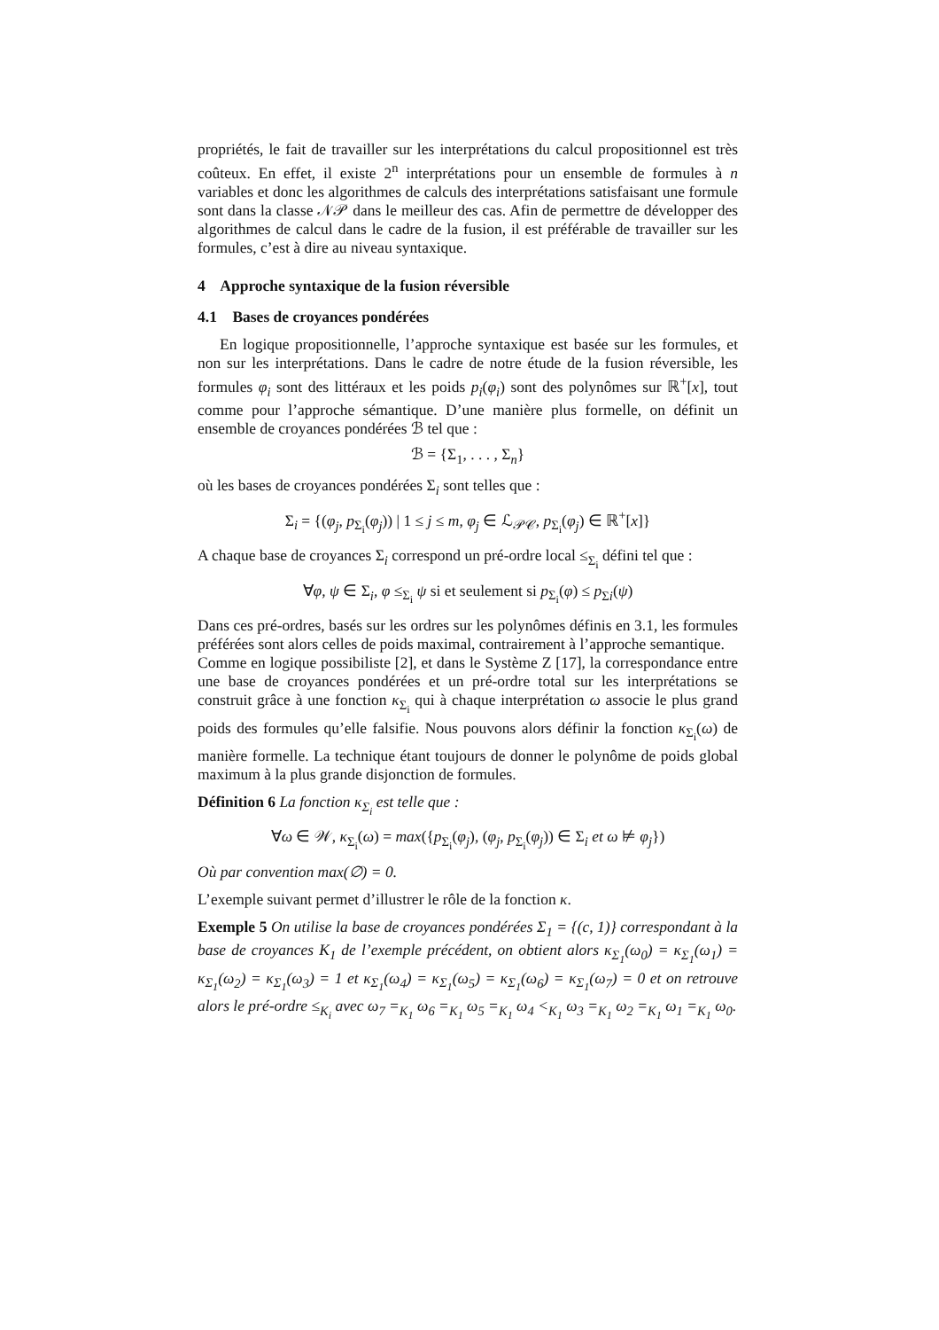propriétés, le fait de travailler sur les interprétations du calcul propositionnel est très coûteux. En effet, il existe 2<sup>n</sup> interprétations pour un ensemble de formules à n variables et donc les algorithmes de calculs des interprétations satisfaisant une formule sont dans la classe 𝒩𝒫 dans le meilleur des cas. Afin de permettre de développer des algorithmes de calcul dans le cadre de la fusion, il est préférable de travailler sur les formules, c’est à dire au niveau syntaxique.
4 Approche syntaxique de la fusion réversible
4.1 Bases de croyances pondérées
En logique propositionnelle, l’approche syntaxique est basée sur les formules, et non sur les interprétations. Dans le cadre de notre étude de la fusion réversible, les formules φ<sub>i</sub> sont des littéraux et les poids p<sub>i</sub>(φ<sub>i</sub>) sont des polynômes sur ℝ<sup>+</sup>[x], tout comme pour l’approche sémantique. D’une manière plus formelle, on définit un ensemble de croyances pondérées ℬ tel que :
ℬ = {Σ<sub>1</sub>, . . . , Σ<sub>n</sub>}
où les bases de croyances pondérées Σ<sub>i</sub> sont telles que :
Σ<sub>i</sub> = {(φ<sub>j</sub>, p<sub>Σ<sub>i</sub></sub>(φ<sub>j</sub>)) | 1 ≤ j ≤ m, φ<sub>j</sub> ∈ ℒ<sub>𝒫𝒞</sub>, p<sub>Σ<sub>i</sub></sub>(φ<sub>j</sub>) ∈ ℝ<sup>+</sup>[x]}
A chaque base de croyances Σ<sub>i</sub> correspond un pré-ordre local ≤<sub>Σ<sub>i</sub></sub> défini tel que :
∀φ, ψ ∈ Σ<sub>i</sub>, φ ≤<sub>Σ<sub>i</sub></sub> ψ si et seulement si p<sub>Σ<sub>i</sub></sub>(φ) ≤ p<sub>Σi</sub>(ψ)
Dans ces pré-ordres, basés sur les ordres sur les polynômes définis en 3.1, les formules préférées sont alors celles de poids maximal, contrairement à l’approche semantique.
Comme en logique possibiliste [2], et dans le Système Z [17], la correspondance entre une base de croyances pondérées et un pré-ordre total sur les interprétations se construit grâce à une fonction κ<sub>Σ<sub>i</sub></sub> qui à chaque interprétation ω associe le plus grand poids des formules qu’elle falsifie. Nous pouvons alors définir la fonction κ<sub>Σ<sub>i</sub></sub>(ω) de manière formelle. La technique étant toujours de donner le polynôme de poids global maximum à la plus grande disjonction de formules.
Définition 6 La fonction κ<sub>Σ<sub>i</sub></sub> est telle que :
∀ω ∈ 𝒲, κ<sub>Σ<sub>i</sub></sub>(ω) = max({p<sub>Σ<sub>i</sub></sub>(φ<sub>j</sub>), (φ<sub>j</sub>, p<sub>Σ<sub>i</sub></sub>(φ<sub>j</sub>)) ∈ Σ<sub>i</sub> et ω ⊭ φ<sub>j</sub>})
Où par convention max(∅) = 0.
L’exemple suivant permet d’illustrer le rôle de la fonction κ.
Exemple 5 On utilise la base de croyances pondérées Σ<sub>1</sub> = {(c, 1)} correspondant à la base de croyances K<sub>1</sub> de l’exemple précédent, on obtient alors κ<sub>Σ<sub>1</sub></sub>(ω<sub>0</sub>) = κ<sub>Σ<sub>1</sub></sub>(ω<sub>1</sub>) = κ<sub>Σ<sub>1</sub></sub>(ω<sub>2</sub>) = κ<sub>Σ<sub>1</sub></sub>(ω<sub>3</sub>) = 1 et κ<sub>Σ<sub>1</sub></sub>(ω<sub>4</sub>) = κ<sub>Σ<sub>1</sub></sub>(ω<sub>5</sub>) = κ<sub>Σ<sub>1</sub></sub>(ω<sub>6</sub>) = κ<sub>Σ<sub>1</sub></sub>(ω<sub>7</sub>) = 0 et on retrouve alors le pré-ordre ≤<sub>K<sub>i</sub></sub> avec ω<sub>7</sub> =<sub>K<sub>1</sub></sub> ω<sub>6</sub> =<sub>K<sub>1</sub></sub> ω<sub>5</sub> =<sub>K<sub>1</sub></sub> ω<sub>4</sub> <<sub>K<sub>1</sub></sub> ω<sub>3</sub> =<sub>K<sub>1</sub></sub> ω<sub>2</sub> =<sub>K<sub>1</sub></sub> ω<sub>1</sub> =<sub>K<sub>1</sub></sub> ω<sub>0</sub>.